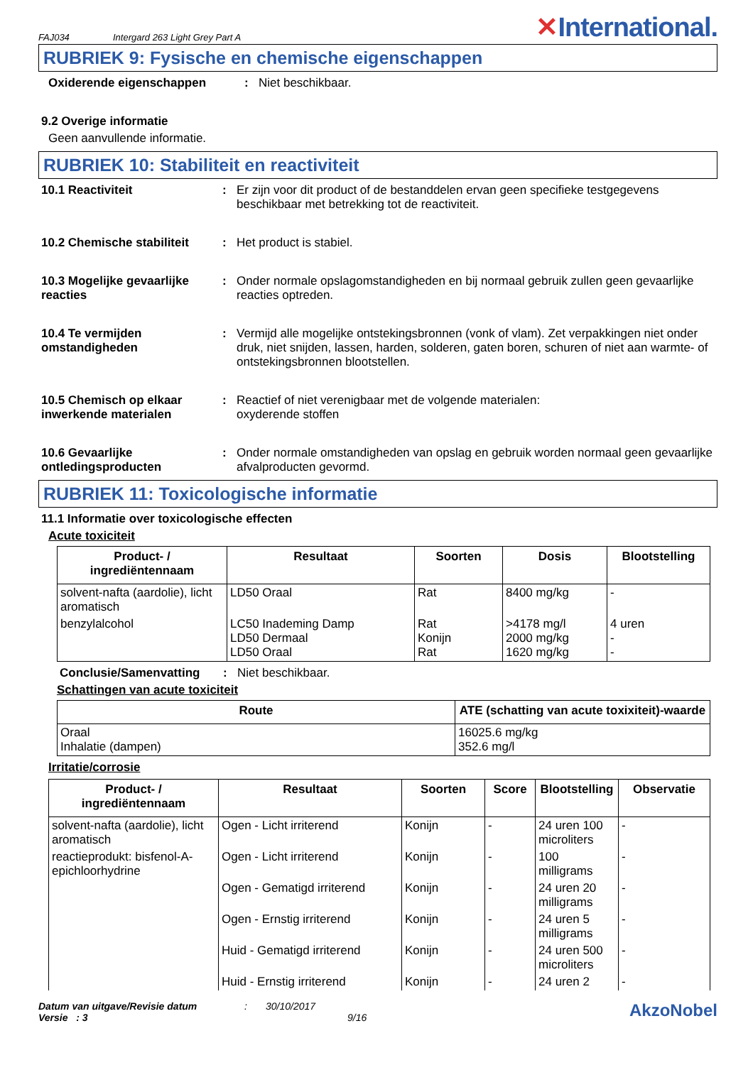FAJ034 Intergard 263 Light Grey Part A ✕International.
RUBRIEK 9: Fysische en chemische eigenschappen
Oxiderende eigenschappen: Niet beschikbaar.
9.2 Overige informatie
Geen aanvullende informatie.
RUBRIEK 10: Stabiliteit en reactiviteit
10.1 Reactiviteit: Er zijn voor dit product of de bestanddelen ervan geen specifieke testgegevens beschikbaar met betrekking tot de reactiviteit.
10.2 Chemische stabiliteit: Het product is stabiel.
10.3 Mogelijke gevaarlijke reacties: Onder normale opslagomstandigheden en bij normaal gebruik zullen geen gevaarlijke reacties optreden.
10.4 Te vermijden omstandigheden: Vermijd alle mogelijke ontstekingsbronnen (vonk of vlam). Zet verpakkingen niet onder druk, niet snijden, lassen, harden, solderen, gaten boren, schuren of niet aan warmte- of ontstekingsbronnen blootstellen.
10.5 Chemisch op elkaar inwerkende materialen: Reactief of niet verenigbaar met de volgende materialen:
oxyderende stoffen
10.6 Gevaarlijke ontledingsproducten: Onder normale omstandigheden van opslag en gebruik worden normaal geen gevaarlijke afvalproducten gevormd.
RUBRIEK 11: Toxicologische informatie
11.1 Informatie over toxicologische effecten
Acute toxiciteit
| Product- / ingrediëntennaam | Resultaat | Soorten | Dosis | Blootstelling |
| --- | --- | --- | --- | --- |
| solvent-nafta (aardolie), licht aromatisch | LD50 Oraal | Rat | 8400 mg/kg | - |
| benzylalcohol | LC50 Inademing Damp LD50 Dermaal LD50 Oraal | Rat Konijn Rat | >4178 mg/l 2000 mg/kg 1620 mg/kg | 4 uren - - |
Conclusie/Samenvatting: Niet beschikbaar.
Schattingen van acute toxiciteit
| Route | ATE (schatting van acute toxixiteit)-waarde |
| --- | --- |
| Oraal Inhalatie (dampen) | 16025.6 mg/kg 352.6 mg/l |
Irritatie/corrosie
| Product- / ingrediëntennaam | Resultaat | Soorten | Score | Blootstelling | Observatie |
| --- | --- | --- | --- | --- | --- |
| solvent-nafta (aardolie), licht aromatisch | Ogen - Licht irriterend | Konijn | - | 24 uren 100 microliters | - |
| reactieprodukt: bisfenol-A-epichloorhydrine | Ogen - Licht irriterend | Konijn | - | 100 milligrams | - |
| | Ogen - Gematigd irriterend | Konijn | - | 24 uren 20 milligrams | - |
| | Ogen - Ernstig irriterend | Konijn | - | 24 uren 5 milligrams | - |
| | Huid - Gematigd irriterend | Konijn | - | 24 uren 500 microliters | - |
| | Huid - Ernstig irriterend | Konijn | - | 24 uren 2 | - |
Datum van uitgave/Revisie datum
Versie : 3
: 30/10/2017
9/16
AkzoNobel